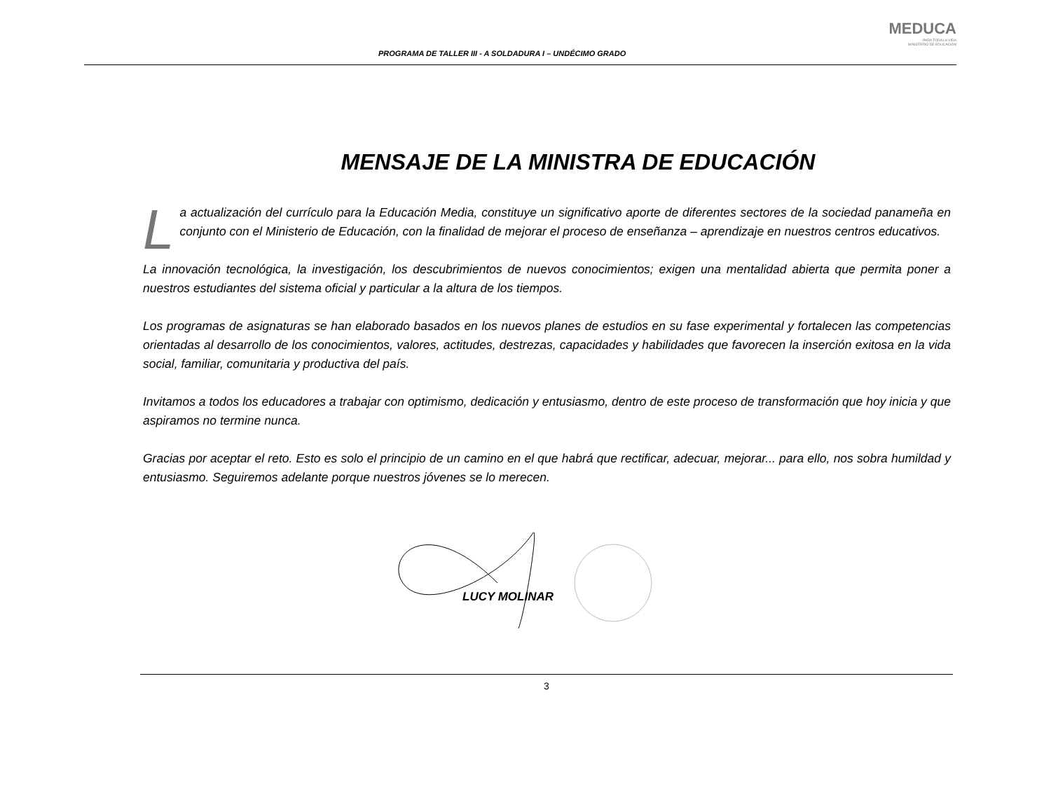PROGRAMA DE TALLER III - A SOLDADURA I – UNDÉCIMO GRADO
MEDUCA
PARA TODA LA VIDA
MINISTERIO DE EDUCACIÓN
MENSAJE DE LA MINISTRA DE EDUCACIÓN
La actualización del currículo para la Educación Media, constituye un significativo aporte de diferentes sectores de la sociedad panameña en conjunto con el Ministerio de Educación, con la finalidad de mejorar el proceso de enseñanza – aprendizaje en nuestros centros educativos.
La innovación tecnológica, la investigación, los descubrimientos de nuevos conocimientos; exigen una mentalidad abierta que permita poner a nuestros estudiantes del sistema oficial y particular a la altura de los tiempos.
Los programas de asignaturas se han elaborado basados en los nuevos planes de estudios en su fase experimental y fortalecen las competencias orientadas al desarrollo de los conocimientos, valores, actitudes, destrezas, capacidades y habilidades que favorecen la inserción exitosa en la vida social, familiar, comunitaria y productiva del país.
Invitamos a todos los educadores a trabajar con optimismo, dedicación y entusiasmo, dentro de este proceso de transformación que hoy inicia y que aspiramos no termine nunca.
Gracias por aceptar el reto. Esto es solo el principio de un camino en el que habrá que rectificar, adecuar, mejorar... para ello, nos sobra humildad y entusiasmo. Seguiremos adelante porque nuestros jóvenes se lo merecen.
LUCY MOLINAR
3